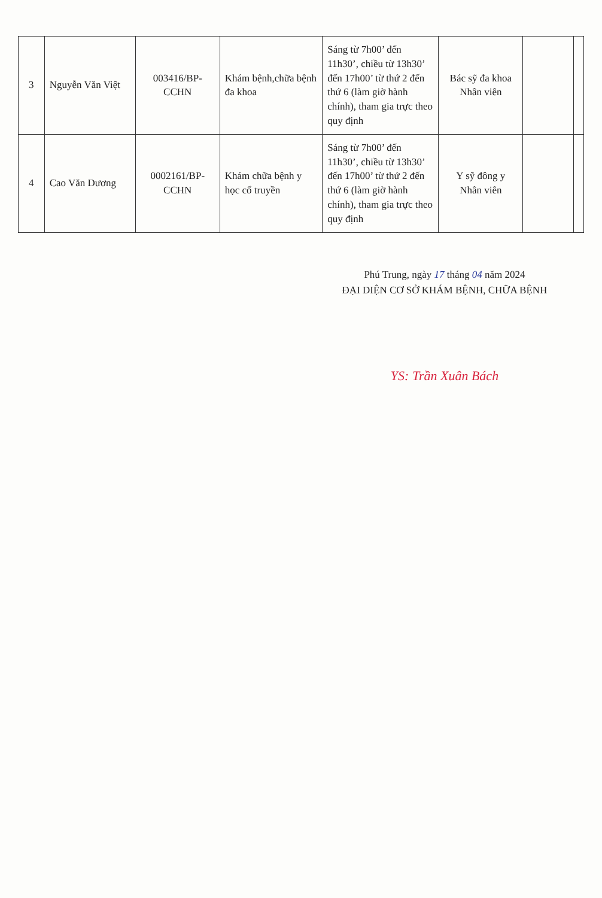| 3 | Nguyễn Văn Việt | 003416/BP-CCHN | Khám bệnh,chữa bệnh đa khoa | Sáng từ 7h00’ đến 11h30’, chiều từ 13h30’ đến 17h00’ từ thứ 2 đến thứ 6 (làm giờ hành chính), tham gia trực theo quy định | Bác sỹ đa khoa Nhân viên | | |
| 4 | Cao Văn Dương | 0002161/BP-CCHN | Khám chữa bệnh y học cổ truyền | Sáng từ 7h00’ đến 11h30’, chiều từ 13h30’ đến 17h00’ từ thứ 2 đến thứ 6 (làm giờ hành chính), tham gia trực theo quy định | Y sỹ đông y Nhân viên | | |
Phú Trung, ngày 17 tháng 04 năm 2024
ĐẠI DIỆN CƠ SỞ KHÁM BỆNH, CHỮA BỆNH
YS: Trần Xuân Bách